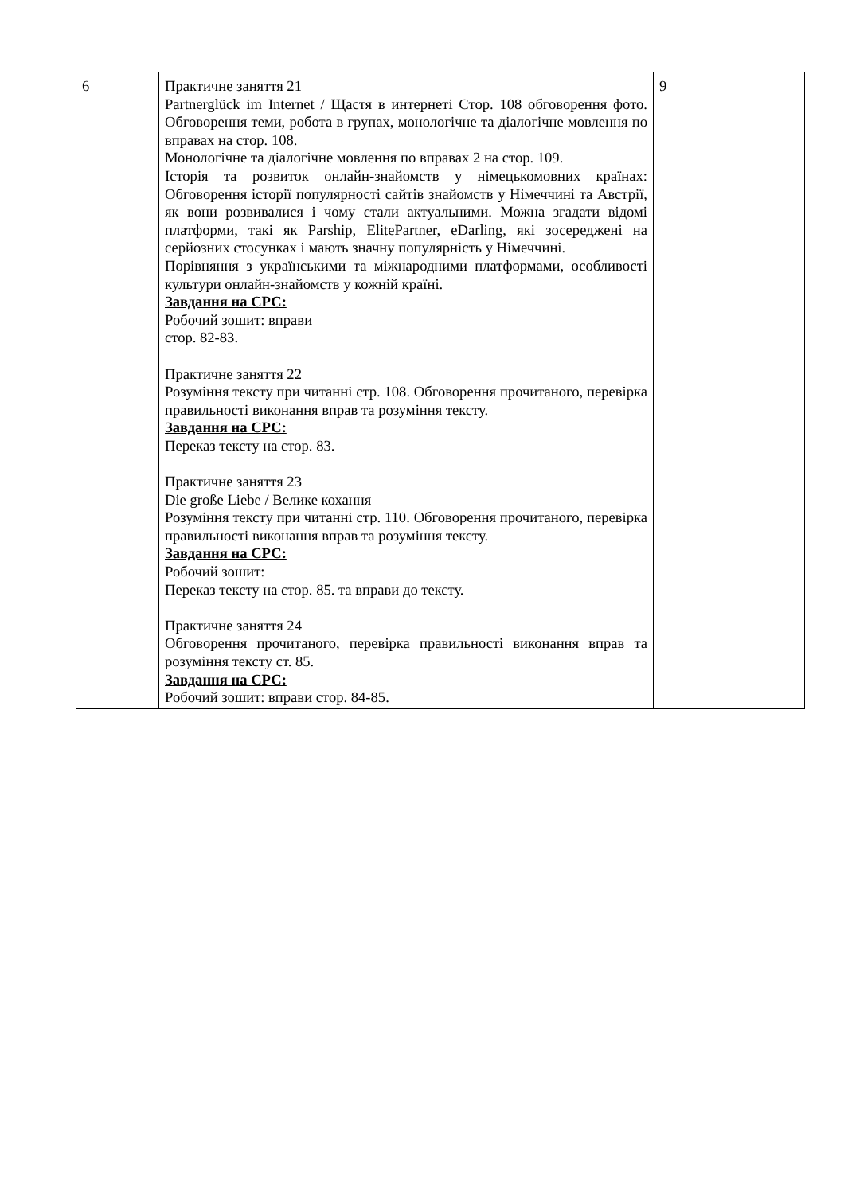| 6 | Практичне заняття 21 Partnerglück im Internet / Щастя в интернеті Стор. 108 обговорення фото. Обговорення теми, робота в групах, монологічне та діалогічне мовлення по вправах на стор. 108. Монологічне та діалогічне мовлення по вправах 2 на стор. 109. Історія та розвиток онлайн-знайомств у німецькомовних країнах: Обговорення історії популярності сайтів знайомств у Німеччині та Австрії, як вони розвивалися і чому стали актуальними. Можна згадати відомі платформи, такі як Parship, ElitePartner, eDarling, які зосереджені на серйозних стосунках і мають значну популярність у Німеччині. Порівняння з українськими та міжнародними платформами, особливості культури онлайн-знайомств у кожній країні. Завдання на СРС: Робочий зошит: вправи стор. 82-83. Практичне заняття 22 Розуміння тексту при читанні стр. 108. Обговорення прочитаного, перевірка правильності виконання вправ та розуміння тексту. Завдання на СРС: Переказ тексту на стор. 83. Практичне заняття 23 Die große Liebe / Велике кохання Розуміння тексту при читанні стр. 110. Обговорення прочитаного, перевірка правильності виконання вправ та розуміння тексту. Завдання на СРС: Робочий зошит: Переказ тексту на стор. 85. та вправи до тексту. Практичне заняття 24 Обговорення прочитаного, перевірка правильності виконання вправ та розуміння тексту ст. 85. Завдання на СРС: Робочий зошит: вправи стор. 84-85. | 9 |